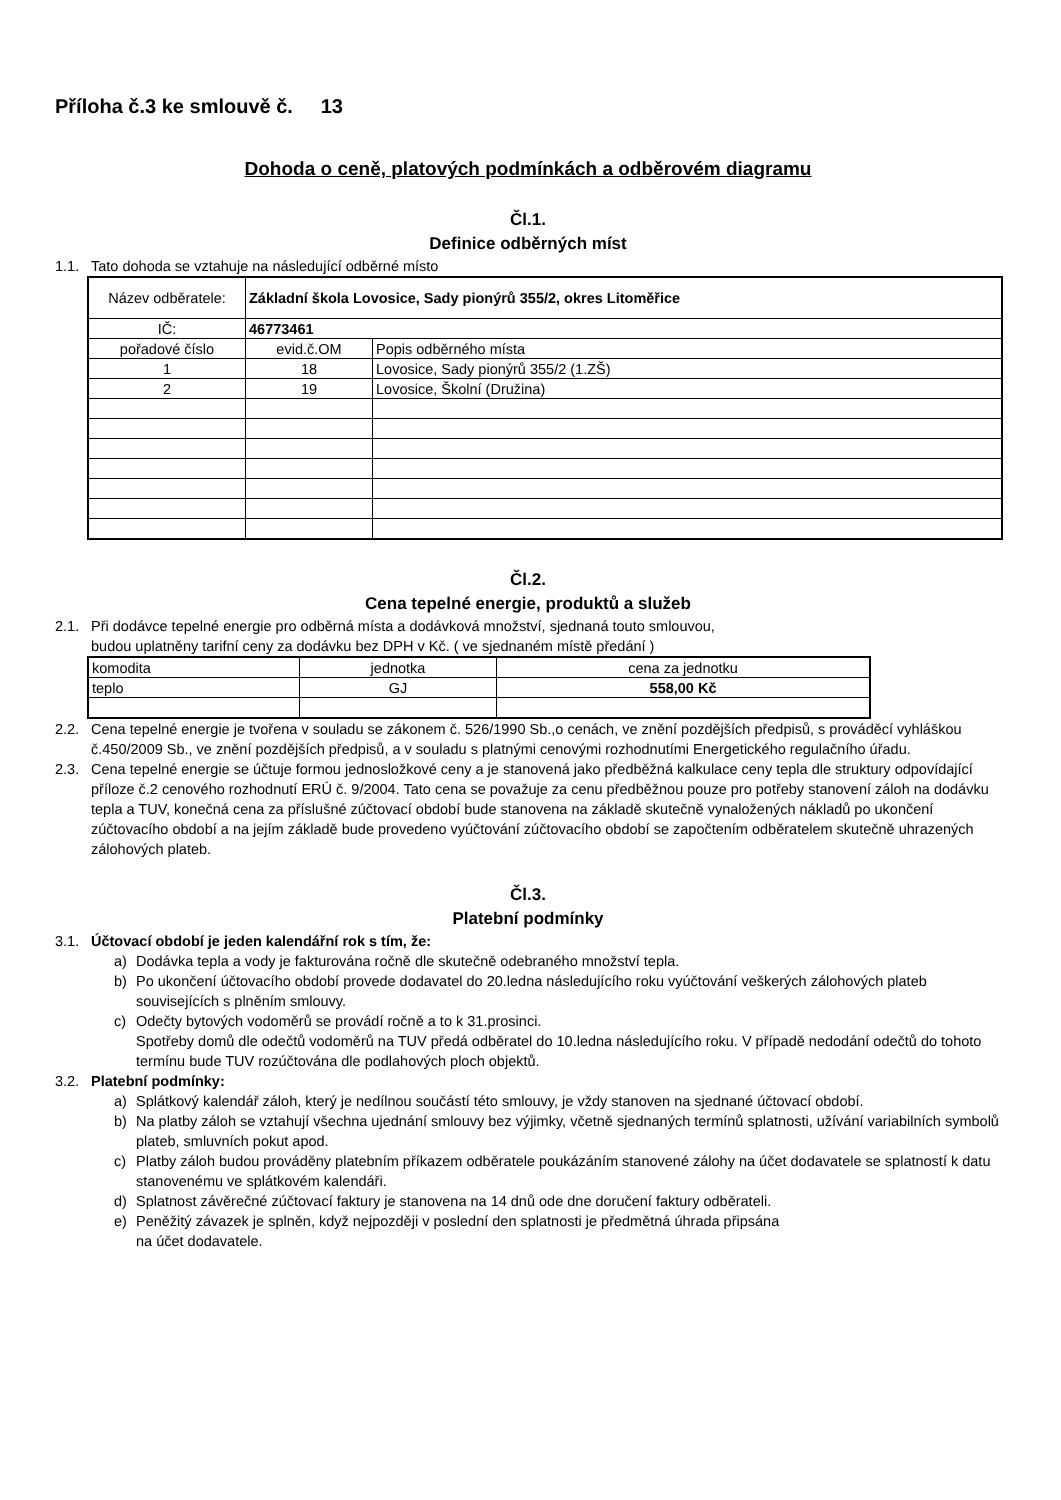Příloha č.3 ke smlouvě č. 13
Dohoda o ceně, platových podmínkách a odběrovém diagramu
Čl.1.
Definice odběrných míst
1.1. Tato dohoda se vztahuje na následující odběrné místo
| Název odběratele: | Základní škola Lovosice, Sady pionýrů 355/2, okres Litoměřice | |
| IČ: | 46773461 | |
| pořadové číslo | evid.č.OM | Popis odběrného místa |
| 1 | 18 | Lovosice, Sady pionýrů 355/2 (1.ZŠ) |
| 2 | 19 | Lovosice, Školní (Družina) |
Čl.2.
Cena tepelné energie, produktů a služeb
2.1. Při dodávce tepelné energie pro odběrná místa a dodávková množství, sjednaná touto smlouvou,
budou uplatněny tarifní ceny za dodávku bez DPH v Kč. ( ve sjednaném místě předání )
| komodita | jednotka | cena za jednotku |
| teplo | GJ | 558,00 Kč |
2.2. Cena tepelné energie je tvořena v souladu se zákonem č. 526/1990 Sb.,o cenách, ve znění pozdějších předpisů, s prováděcí vyhláškou č.450/2009 Sb., ve znění pozdějších předpisů, a v souladu s platnými cenovými rozhodnutími Energetického regulačního úřadu.
2.3. Cena tepelné energie se účtuje formou jednosložkové ceny a je stanovená jako předběžná kalkulace ceny tepla dle struktury odpovídající příloze č.2 cenového rozhodnutí ERÚ č. 9/2004. Tato cena se považuje za cenu předběžnou pouze pro potřeby stanovení záloh na dodávku tepla a TUV, konečná cena za příslušné zúčtovací období bude stanovena na základě skutečně vynaložených nákladů po ukončení zúčtovacího období a na jejím základě bude provedeno vyúčtování zúčtovacího období se započtením odběratelem skutečně uhrazených zálohových plateb.
Čl.3.
Platební podmínky
3.1. Účtovací období je jeden kalendářní rok s tím, že:
a) Dodávka tepla a vody je fakturována ročně dle skutečně odebraného množství tepla.
b) Po ukončení účtovacího období provede dodavatel do 20.ledna následujícího roku vyúčtování veškerých zálohových plateb souvisejících s plněním smlouvy.
c) Odečty bytových vodoměrů se provádí ročně a to k 31.prosinci.
Spotřeby domů dle odečtů vodoměrů na TUV předá odběratel do 10.ledna následujícího roku. V případě nedodání odečtů do tohoto termínu bude TUV rozúčtována dle podlahových ploch objektů.
3.2. Platební podmínky:
a) Splátkový kalendář záloh, který je nedílnou součástí této smlouvy, je vždy stanoven na sjednané účtovací období.
b) Na platby záloh se vztahují všechna ujednání smlouvy bez výjimky, včetně sjednaných termínů splatnosti, užívání variabilních symbolů plateb, smluvních pokut apod.
c) Platby záloh budou prováděny platebním příkazem odběratele poukázáním stanovené zálohy na účet dodavatele se splatností k datu stanovenému ve splátkovém kalendáři.
d) Splatnost závěrečné zúčtovací faktury je stanovena na 14 dnů ode dne doručení faktury odběrateli.
e) Peněžitý závazek je splněn, když nejpozději v poslední den splatnosti je předmětná úhrada připsána
na účet dodavatele.